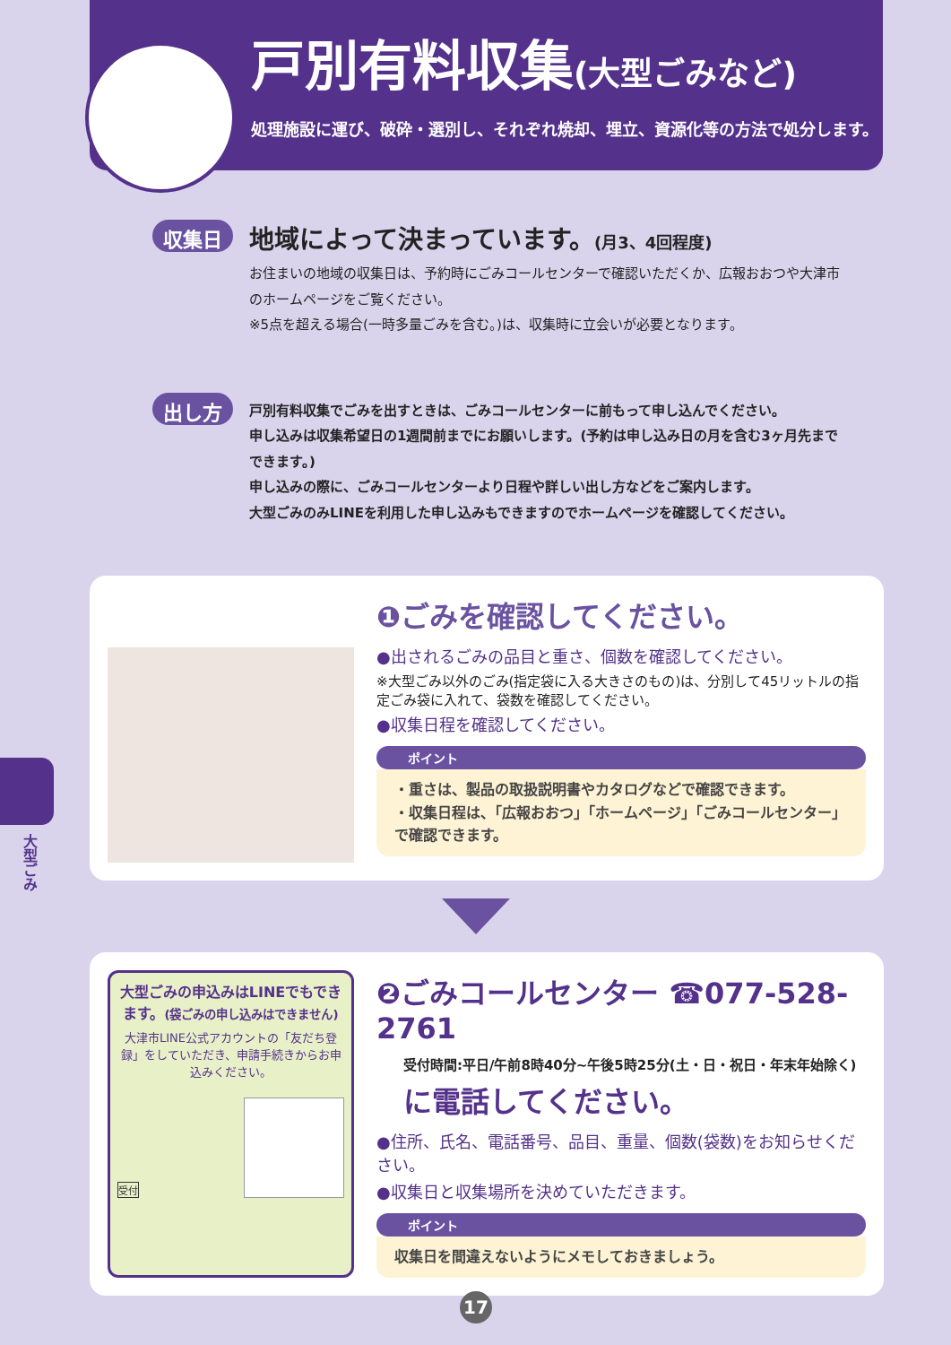戸別有料収集(大型ごみなど)
処理施設に運び、破砕・選別し、それぞれ焼却、埋立、資源化等の方法で処分します。
収集日
地域によって決まっています。(月3、4回程度)
お住まいの地域の収集日は、予約時にごみコールセンターで確認いただくか、広報おおつや大津市のホームページをご覧ください。
※5点を超える場合(一時多量ごみを含む。)は、収集時に立会いが必要となります。
出し方
戸別有料収集でごみを出すときは、ごみコールセンターに前もって申し込んでください。
申し込みは収集希望日の1週間前までにお願いします。(予約は申し込み日の月を含む3ヶ月先までできます。)
申し込みの際に、ごみコールセンターより日程や詳しい出し方などをご案内します。
大型ごみのみLINEを利用した申し込みもできますのでホームページを確認してください。
❶ごみを確認してください。
●出されるごみの品目と重さ、個数を確認してください。
※大型ごみ以外のごみ(指定袋に入る大きさのもの)は、分別して45リットルの指定ごみ袋に入れて、袋数を確認してください。
●収集日程を確認してください。
ポイント
・重さは、製品の取扱説明書やカタログなどで確認できます。
・収集日程は、「広報おおつ」「ホームページ」「ごみコールセンター」で確認できます。
大型ごみの申込みはLINEでもできます。(袋ごみの申し込みはできません)
大津市LINE公式アカウントの「友だち登録」をしていただき、申請手続きからお申込みください。
受付
❷ごみコールセンター ☎077-528-2761
受付時間:平日/午前8時40分~午後5時25分(土・日・祝日・年末年始除く)
に電話してください。
●住所、氏名、電話番号、品目、重量、個数(袋数)をお知らせください。
●収集日と収集場所を決めていただきます。
ポイント
収集日を間違えないようにメモしておきましょう。
大型ごみ
17